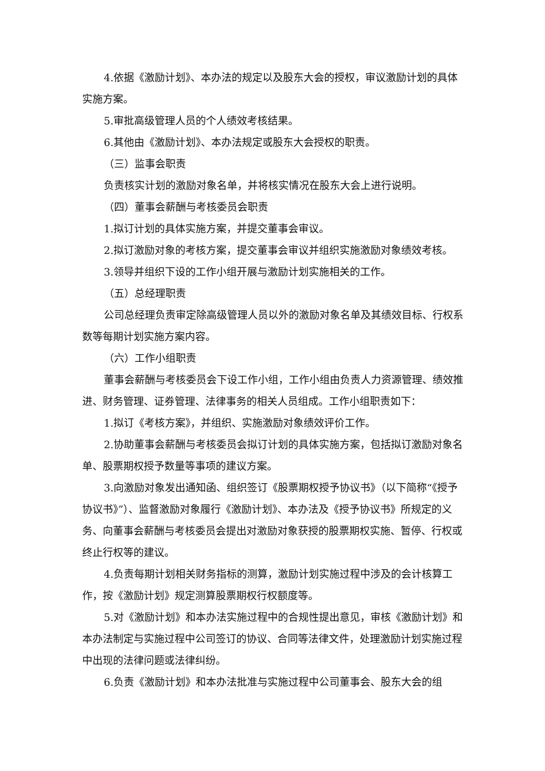4.依据《激励计划》、本办法的规定以及股东大会的授权，审议激励计划的具体实施方案。
5.审批高级管理人员的个人绩效考核结果。
6.其他由《激励计划》、本办法规定或股东大会授权的职责。
（三）监事会职责
负责核实计划的激励对象名单，并将核实情况在股东大会上进行说明。
（四）董事会薪酬与考核委员会职责
1.拟订计划的具体实施方案，并提交董事会审议。
2.拟订激励对象的考核方案，提交董事会审议并组织实施激励对象绩效考核。
3.领导并组织下设的工作小组开展与激励计划实施相关的工作。
（五）总经理职责
公司总经理负责审定除高级管理人员以外的激励对象名单及其绩效目标、行权系数等每期计划实施方案内容。
（六）工作小组职责
董事会薪酬与考核委员会下设工作小组，工作小组由负责人力资源管理、绩效推进、财务管理、证券管理、法律事务的相关人员组成。工作小组职责如下：
1.拟订《考核方案》，并组织、实施激励对象绩效评价工作。
2.协助董事会薪酬与考核委员会拟订计划的具体实施方案，包括拟订激励对象名单、股票期权授予数量等事项的建议方案。
3.向激励对象发出通知函、组织签订《股票期权授予协议书》（以下简称“《授予协议书》”）、监督激励对象履行《激励计划》、本办法及《授予协议书》所规定的义务、向董事会薪酬与考核委员会提出对激励对象获授的股票期权实施、暂停、行权或终止行权等的建议。
4.负责每期计划相关财务指标的测算，激励计划实施过程中涉及的会计核算工作，按《激励计划》规定测算股票期权行权额度等。
5.对《激励计划》和本办法实施过程中的合规性提出意见，审核《激励计划》和本办法制定与实施过程中公司签订的协议、合同等法律文件，处理激励计划实施过程中出现的法律问题或法律纠纷。
6.负责《激励计划》和本办法批准与实施过程中公司董事会、股东大会的组